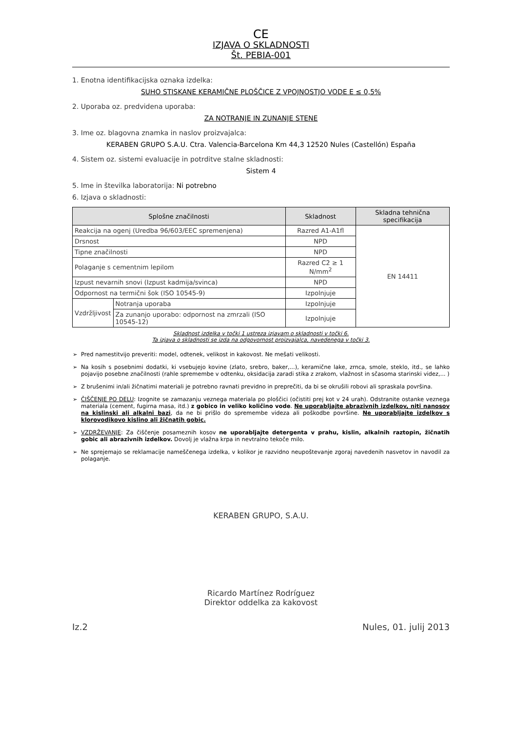CE
IZJAVA O SKLADNOSTI
Št. PEBIA-001
1. Enotna identifikacijska oznaka izdelka:
SUHO STISKANE KERAMIČNE PLOŠČICE Z VPOJNOSTJO VODE E ≤ 0,5%
2. Uporaba oz. predvidena uporaba:
ZA NOTRANJE IN ZUNANJE STENE
3. Ime oz. blagovna znamka in naslov proizvajalca:
KERABEN GRUPO S.A.U. Ctra. Valencia-Barcelona Km 44,3 12520 Nules (Castellón) España
4. Sistem oz. sistemi evaluacije in potrditve stalne skladnosti:
Sistem 4
5. Ime in številka laboratorija: Ni potrebno
6. Izjava o skladnosti:
| Splošne značilnosti | | Skladnost | Skladna tehnična specifikacija |
| --- | --- | --- | --- |
| Reakcija na ogenj (Uredba 96/603/EEC spremenjena) | | Razred A1-A1fl | EN 14411 |
| Drsnost | | NPD | |
| Tipne značilnosti | | NPD | |
| Polaganje s cementnim lepilom | | Razred C2 ≥ 1 N/mm<sup>2</sup> | |
| Izpust nevarnih snovi (Izpust kadmija/svinca) | | NPD | |
| Odpornost na termični šok (ISO 10545-9) | | Izpolnjuje | |
| Vzdržljivost | Notranja uporaba | Izpolnjuje | |
| | Za zunanjo uporabo: odpornost na zmrzali (ISO 10545-12) | Izpolnjuje | |
Skladnost izdelka v točki 1 ustreza izjavam o skladnosti v točki 6.
Ta izjava o skladnosti se izda na odgovornost proizvajalca, navedenega v točki 3.
Pred namestitvijo preveriti: model, odtenek, velikost in kakovost. Ne mešati velikosti.
Na kosih s posebnimi dodatki, ki vsebujejo kovine (zlato, srebro, baker,...), keramične lake, zrnca, smole, steklo, itd., se lahko pojavijo posebne značilnosti (rahle spremembe v odtenku, oksidacija zaradi stika z zrakom, vlažnost in sčasoma starinski videz,... )
Z brušenimi in/ali žičnatimi materiali je potrebno ravnati previdno in preprečiti, da bi se okrušili robovi ali spraskala površina.
ČIŠČENJE PO DELU: Izognite se zamazanju veznega materiala po ploščici (očistiti prej kot v 24 urah). Odstranite ostanke veznega materiala (cement, fugirna masa, itd.) z gobico in veliko količino vode. Ne uporabljajte abrazivnih izdelkov, niti nanosov na kislinski ali alkalni bazi, da ne bi prišlo do spremembe videza ali poškodbe površine. Ne uporabljajte izdelkov s klorovodikovo kislino ali žičnatih gobic.
VZDRŽEVANJE: Za čiščenje posameznih kosov ne uporabljajte detergenta v prahu, kislin, alkalnih raztopin, žičnatih gobic ali abrazivnih izdelkov. Dovolj je vlažna krpa in nevtralno tekoče milo.
Ne sprejemajo se reklamacije nameščenega izdelka, v kolikor je razvidno neupoštevanje zgoraj navedenih nasvetov in navodil za polaganje.
KERABEN GRUPO, S.A.U.
Ricardo Martínez Rodríguez
Direktor oddelka za kakovost
Iz.2 Nules, 01. julij 2013